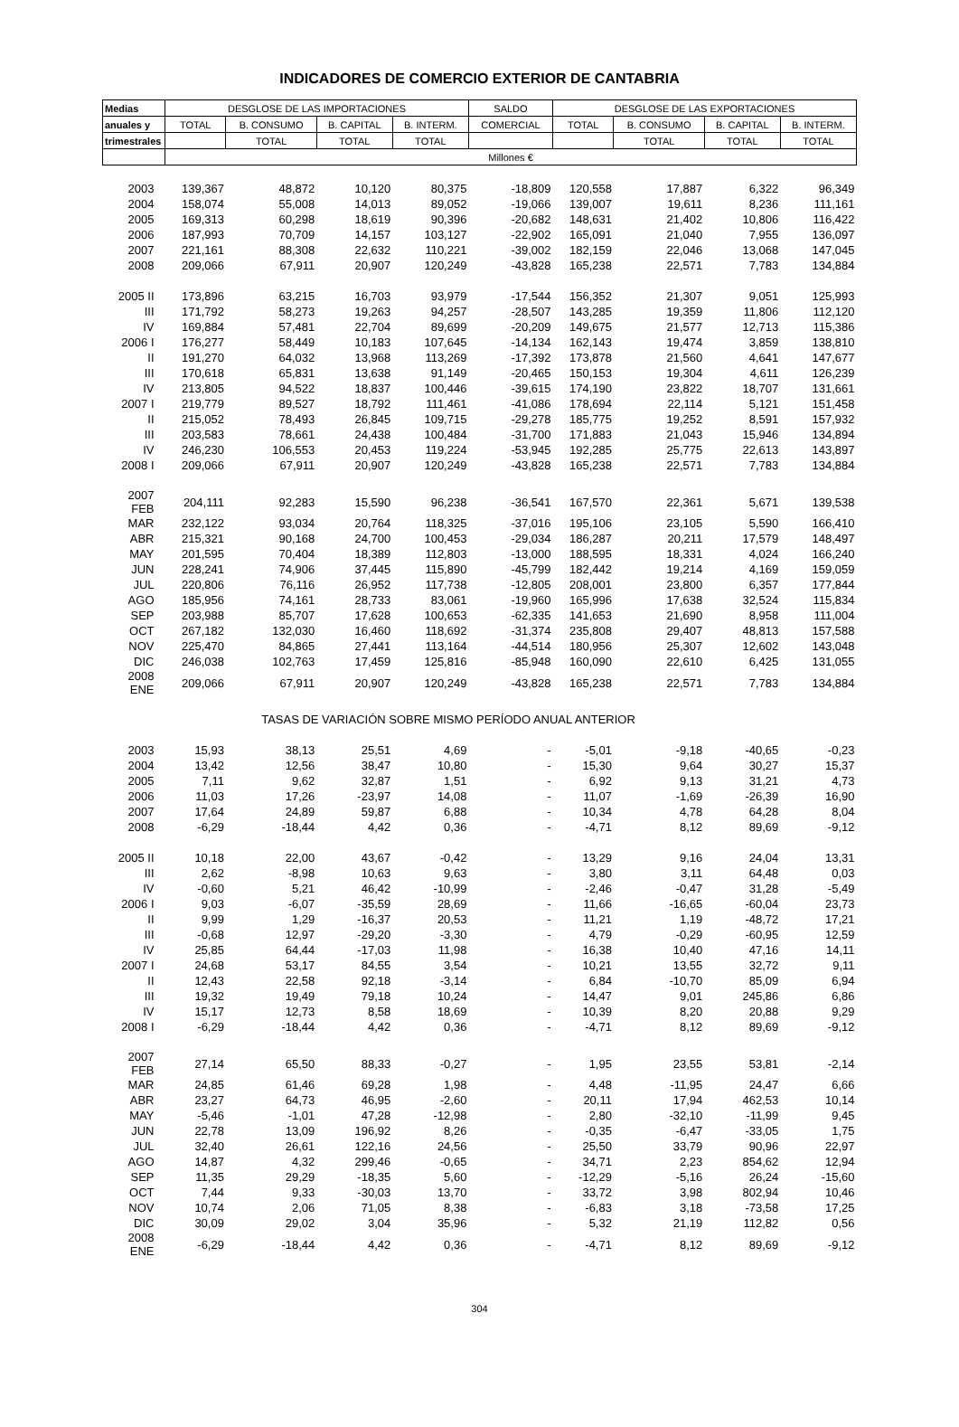INDICADORES DE COMERCIO EXTERIOR DE CANTABRIA
| Medias | DESGLOSE DE LAS IMPORTACIONES | | | | SALDO | DESGLOSE DE LAS EXPORTACIONES | | | |
| --- | --- | --- | --- | --- | --- | --- | --- | --- | --- |
| anuales y | TOTAL | B. CONSUMO | B. CAPITAL | B. INTERM. | COMERCIAL | TOTAL | B. CONSUMO | B. CAPITAL | B. INTERM. |
| trimestrales | | TOTAL | TOTAL | TOTAL | | | TOTAL | TOTAL | TOTAL |
| | Millones € | | | | | | | | |
| 2003 | 139,367 | 48,872 | 10,120 | 80,375 | -18,809 | 120,558 | 17,887 | 6,322 | 96,349 |
| 2004 | 158,074 | 55,008 | 14,013 | 89,052 | -19,066 | 139,007 | 19,611 | 8,236 | 111,161 |
| 2005 | 169,313 | 60,298 | 18,619 | 90,396 | -20,682 | 148,631 | 21,402 | 10,806 | 116,422 |
| 2006 | 187,993 | 70,709 | 14,157 | 103,127 | -22,902 | 165,091 | 21,040 | 7,955 | 136,097 |
| 2007 | 221,161 | 88,308 | 22,632 | 110,221 | -39,002 | 182,159 | 22,046 | 13,068 | 147,045 |
| 2008 | 209,066 | 67,911 | 20,907 | 120,249 | -43,828 | 165,238 | 22,571 | 7,783 | 134,884 |
| 2005 II | 173,896 | 63,215 | 16,703 | 93,979 | -17,544 | 156,352 | 21,307 | 9,051 | 125,993 |
| III | 171,792 | 58,273 | 19,263 | 94,257 | -28,507 | 143,285 | 19,359 | 11,806 | 112,120 |
| IV | 169,884 | 57,481 | 22,704 | 89,699 | -20,209 | 149,675 | 21,577 | 12,713 | 115,386 |
| 2006 I | 176,277 | 58,449 | 10,183 | 107,645 | -14,134 | 162,143 | 19,474 | 3,859 | 138,810 |
| II | 191,270 | 64,032 | 13,968 | 113,269 | -17,392 | 173,878 | 21,560 | 4,641 | 147,677 |
| III | 170,618 | 65,831 | 13,638 | 91,149 | -20,465 | 150,153 | 19,304 | 4,611 | 126,239 |
| IV | 213,805 | 94,522 | 18,837 | 100,446 | -39,615 | 174,190 | 23,822 | 18,707 | 131,661 |
| 2007 I | 219,779 | 89,527 | 18,792 | 111,461 | -41,086 | 178,694 | 22,114 | 5,121 | 151,458 |
| II | 215,052 | 78,493 | 26,845 | 109,715 | -29,278 | 185,775 | 19,252 | 8,591 | 157,932 |
| III | 203,583 | 78,661 | 24,438 | 100,484 | -31,700 | 171,883 | 21,043 | 15,946 | 134,894 |
| IV | 246,230 | 106,553 | 20,453 | 119,224 | -53,945 | 192,285 | 25,775 | 22,613 | 143,897 |
| 2008 I | 209,066 | 67,911 | 20,907 | 120,249 | -43,828 | 165,238 | 22,571 | 7,783 | 134,884 |
| 2007 FEB | 204,111 | 92,283 | 15,590 | 96,238 | -36,541 | 167,570 | 22,361 | 5,671 | 139,538 |
| MAR | 232,122 | 93,034 | 20,764 | 118,325 | -37,016 | 195,106 | 23,105 | 5,590 | 166,410 |
| ABR | 215,321 | 90,168 | 24,700 | 100,453 | -29,034 | 186,287 | 20,211 | 17,579 | 148,497 |
| MAY | 201,595 | 70,404 | 18,389 | 112,803 | -13,000 | 188,595 | 18,331 | 4,024 | 166,240 |
| JUN | 228,241 | 74,906 | 37,445 | 115,890 | -45,799 | 182,442 | 19,214 | 4,169 | 159,059 |
| JUL | 220,806 | 76,116 | 26,952 | 117,738 | -12,805 | 208,001 | 23,800 | 6,357 | 177,844 |
| AGO | 185,956 | 74,161 | 28,733 | 83,061 | -19,960 | 165,996 | 17,638 | 32,524 | 115,834 |
| SEP | 203,988 | 85,707 | 17,628 | 100,653 | -62,335 | 141,653 | 21,690 | 8,958 | 111,004 |
| OCT | 267,182 | 132,030 | 16,460 | 118,692 | -31,374 | 235,808 | 29,407 | 48,813 | 157,588 |
| NOV | 225,470 | 84,865 | 27,441 | 113,164 | -44,514 | 180,956 | 25,307 | 12,602 | 143,048 |
| DIC | 246,038 | 102,763 | 17,459 | 125,816 | -85,948 | 160,090 | 22,610 | 6,425 | 131,055 |
| 2008 ENE | 209,066 | 67,911 | 20,907 | 120,249 | -43,828 | 165,238 | 22,571 | 7,783 | 134,884 |
| | TASAS DE VARIACIÓN SOBRE MISMO PERÍODO ANUAL ANTERIOR | | | | | | | | |
| 2003 | 15,93 | 38,13 | 25,51 | 4,69 | - | -5,01 | -9,18 | -40,65 | -0,23 |
| 2004 | 13,42 | 12,56 | 38,47 | 10,80 | - | 15,30 | 9,64 | 30,27 | 15,37 |
| 2005 | 7,11 | 9,62 | 32,87 | 1,51 | - | 6,92 | 9,13 | 31,21 | 4,73 |
| 2006 | 11,03 | 17,26 | -23,97 | 14,08 | - | 11,07 | -1,69 | -26,39 | 16,90 |
| 2007 | 17,64 | 24,89 | 59,87 | 6,88 | - | 10,34 | 4,78 | 64,28 | 8,04 |
| 2008 | -6,29 | -18,44 | 4,42 | 0,36 | - | -4,71 | 8,12 | 89,69 | -9,12 |
| 2005 II | 10,18 | 22,00 | 43,67 | -0,42 | - | 13,29 | 9,16 | 24,04 | 13,31 |
| III | 2,62 | -8,98 | 10,63 | 9,63 | - | 3,80 | 3,11 | 64,48 | 0,03 |
| IV | -0,60 | 5,21 | 46,42 | -10,99 | - | -2,46 | -0,47 | 31,28 | -5,49 |
| 2006 I | 9,03 | -6,07 | -35,59 | 28,69 | - | 11,66 | -16,65 | -60,04 | 23,73 |
| II | 9,99 | 1,29 | -16,37 | 20,53 | - | 11,21 | 1,19 | -48,72 | 17,21 |
| III | -0,68 | 12,97 | -29,20 | -3,30 | - | 4,79 | -0,29 | -60,95 | 12,59 |
| IV | 25,85 | 64,44 | -17,03 | 11,98 | - | 16,38 | 10,40 | 47,16 | 14,11 |
| 2007 I | 24,68 | 53,17 | 84,55 | 3,54 | - | 10,21 | 13,55 | 32,72 | 9,11 |
| II | 12,43 | 22,58 | 92,18 | -3,14 | - | 6,84 | -10,70 | 85,09 | 6,94 |
| III | 19,32 | 19,49 | 79,18 | 10,24 | - | 14,47 | 9,01 | 245,86 | 6,86 |
| IV | 15,17 | 12,73 | 8,58 | 18,69 | - | 10,39 | 8,20 | 20,88 | 9,29 |
| 2008 I | -6,29 | -18,44 | 4,42 | 0,36 | - | -4,71 | 8,12 | 89,69 | -9,12 |
| 2007 FEB | 27,14 | 65,50 | 88,33 | -0,27 | - | 1,95 | 23,55 | 53,81 | -2,14 |
| MAR | 24,85 | 61,46 | 69,28 | 1,98 | - | 4,48 | -11,95 | 24,47 | 6,66 |
| ABR | 23,27 | 64,73 | 46,95 | -2,60 | - | 20,11 | 17,94 | 462,53 | 10,14 |
| MAY | -5,46 | -1,01 | 47,28 | -12,98 | - | 2,80 | -32,10 | -11,99 | 9,45 |
| JUN | 22,78 | 13,09 | 196,92 | 8,26 | - | -0,35 | -6,47 | -33,05 | 1,75 |
| JUL | 32,40 | 26,61 | 122,16 | 24,56 | - | 25,50 | 33,79 | 90,96 | 22,97 |
| AGO | 14,87 | 4,32 | 299,46 | -0,65 | - | 34,71 | 2,23 | 854,62 | 12,94 |
| SEP | 11,35 | 29,29 | -18,35 | 5,60 | - | -12,29 | -5,16 | 26,24 | -15,60 |
| OCT | 7,44 | 9,33 | -30,03 | 13,70 | - | 33,72 | 3,98 | 802,94 | 10,46 |
| NOV | 10,74 | 2,06 | 71,05 | 8,38 | - | -6,83 | 3,18 | -73,58 | 17,25 |
| DIC | 30,09 | 29,02 | 3,04 | 35,96 | - | 5,32 | 21,19 | 112,82 | 0,56 |
| 2008 ENE | -6,29 | -18,44 | 4,42 | 0,36 | - | -4,71 | 8,12 | 89,69 | -9,12 |
304